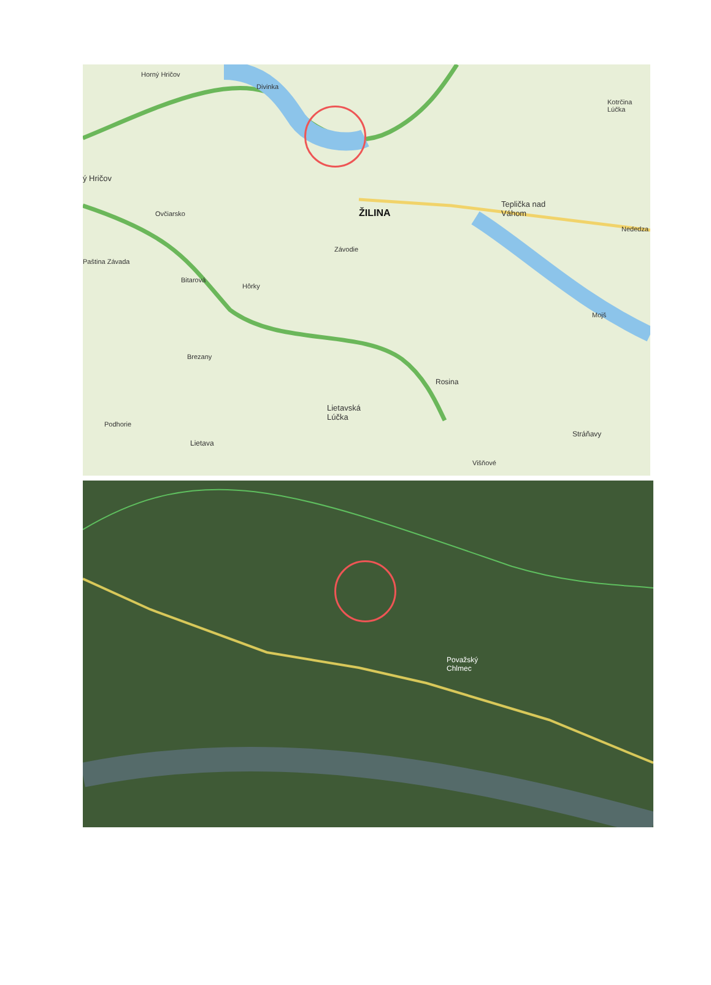Horný Hričov
Divinka
Kotrčina Lúčka
ý Hričov
Ovčiarsko ŽILINA
Teplička nad
Váhom
Nededza
Paština Závada
Závodie
Bitarová
Hôrky
Mojš
Brezany
Rosina
Lietavská
Lúčka
Podhorie
Lietava
Stráňavy
Višňové
Považský
Chlmec